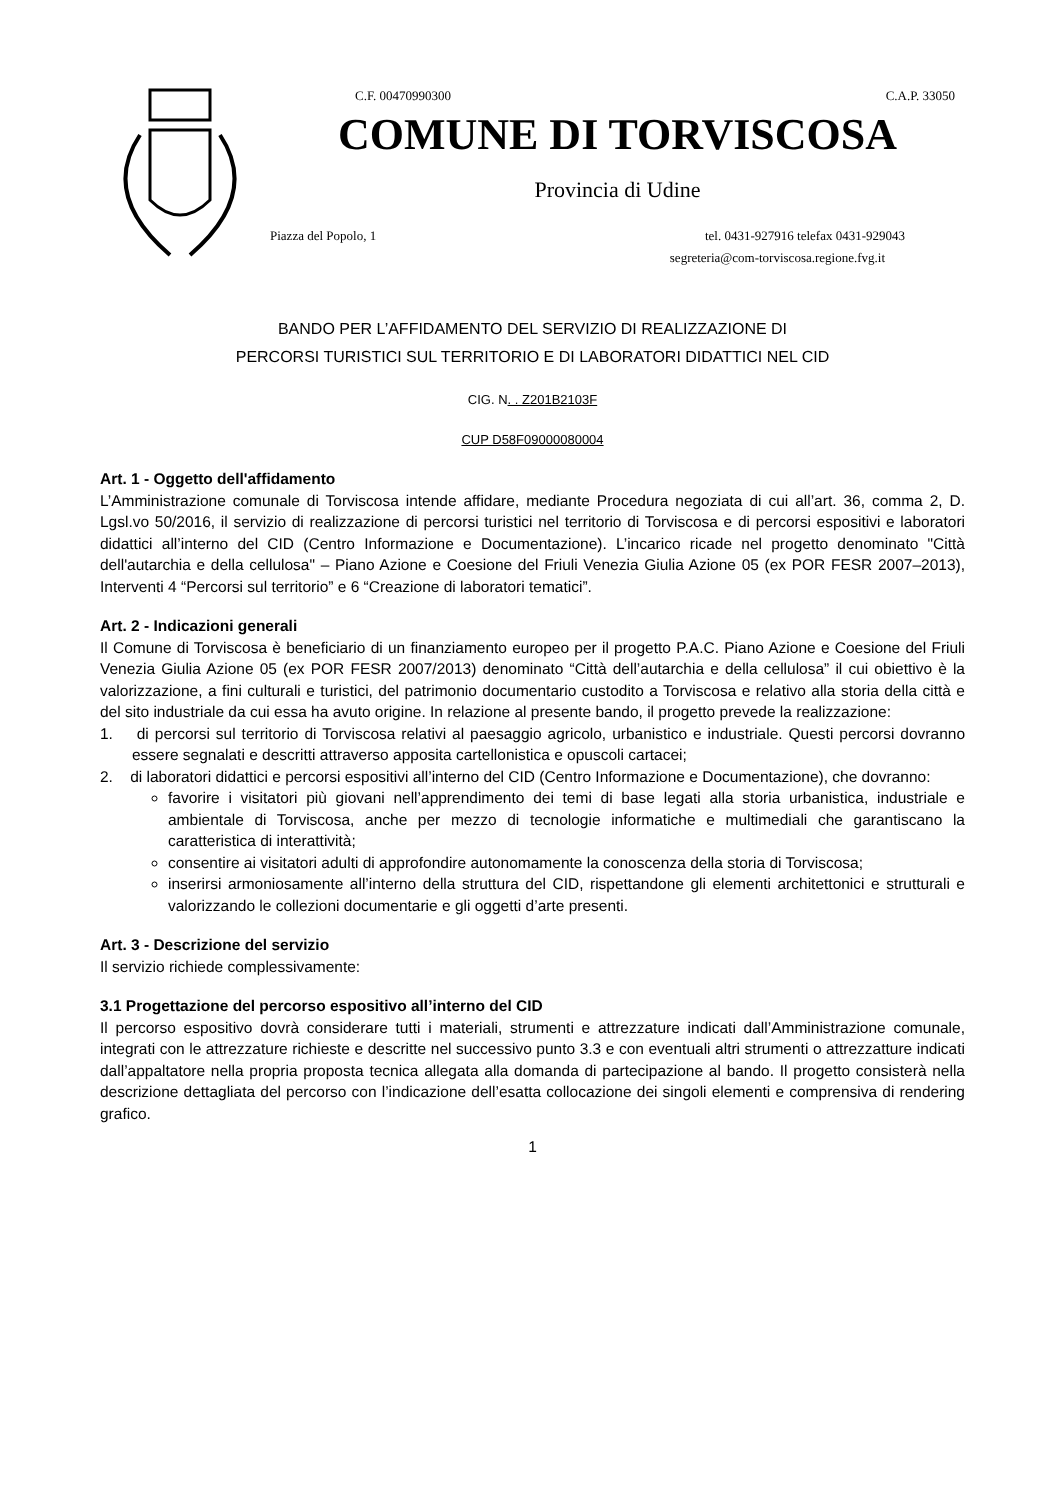C.F. 00470990300 C.A.P. 33050
COMUNE DI TORVISCOSA
Provincia di Udine
Piazza del Popolo, 1 tel. 0431-927916 telefax 0431-929043
segreteria@com-torviscosa.regione.fvg.it
BANDO PER L’AFFIDAMENTO DEL SERVIZIO DI REALIZZAZIONE DI
PERCORSI TURISTICI SUL TERRITORIO E DI LABORATORI DIDATTICI NEL CID
CIG. N. . Z201B2103F
CUP D58F09000080004
Art. 1 - Oggetto dell'affidamento
L’Amministrazione comunale di Torviscosa intende affidare, mediante Procedura negoziata di cui all’art. 36, comma 2, D. Lgsl.vo 50/2016, il servizio di realizzazione di percorsi turistici nel territorio di Torviscosa e di percorsi espositivi e laboratori didattici all’interno del CID (Centro Informazione e Documentazione). L’incarico ricade nel progetto denominato "Città dell'autarchia e della cellulosa" – Piano Azione e Coesione del Friuli Venezia Giulia Azione 05 (ex POR FESR 2007–2013), Interventi 4 “Percorsi sul territorio” e 6 “Creazione di laboratori tematici”.
Art. 2 - Indicazioni generali
Il Comune di Torviscosa è beneficiario di un finanziamento europeo per il progetto P.A.C. Piano Azione e Coesione del Friuli Venezia Giulia Azione 05 (ex POR FESR 2007/2013) denominato “Città dell’autarchia e della cellulosa” il cui obiettivo è la valorizzazione, a fini culturali e turistici, del patrimonio documentario custodito a Torviscosa e relativo alla storia della città e del sito industriale da cui essa ha avuto origine. In relazione al presente bando, il progetto prevede la realizzazione:
1. di percorsi sul territorio di Torviscosa relativi al paesaggio agricolo, urbanistico e industriale. Questi percorsi dovranno essere segnalati e descritti attraverso apposita cartellonistica e opuscoli cartacei;
2. di laboratori didattici e percorsi espositivi all’interno del CID (Centro Informazione e Documentazione), che dovranno:
favorire i visitatori più giovani nell’apprendimento dei temi di base legati alla storia urbanistica, industriale e ambientale di Torviscosa, anche per mezzo di tecnologie informatiche e multimediali che garantiscano la caratteristica di interattività;
consentire ai visitatori adulti di approfondire autonomamente la conoscenza della storia di Torviscosa;
inserirsi armoniosamente all’interno della struttura del CID, rispettandone gli elementi architettonici e strutturali e valorizzando le collezioni documentarie e gli oggetti d’arte presenti.
Art. 3 - Descrizione del servizio
Il servizio richiede complessivamente:
3.1 Progettazione del percorso espositivo all’interno del CID
Il percorso espositivo dovrà considerare tutti i materiali, strumenti e attrezzature indicati dall’Amministrazione comunale, integrati con le attrezzature richieste e descritte nel successivo punto 3.3 e con eventuali altri strumenti o attrezzatture indicati dall’appaltatore nella propria proposta tecnica allegata alla domanda di partecipazione al bando. Il progetto consisterà nella descrizione dettagliata del percorso con l’indicazione dell’esatta collocazione dei singoli elementi e comprensiva di rendering grafico.
1